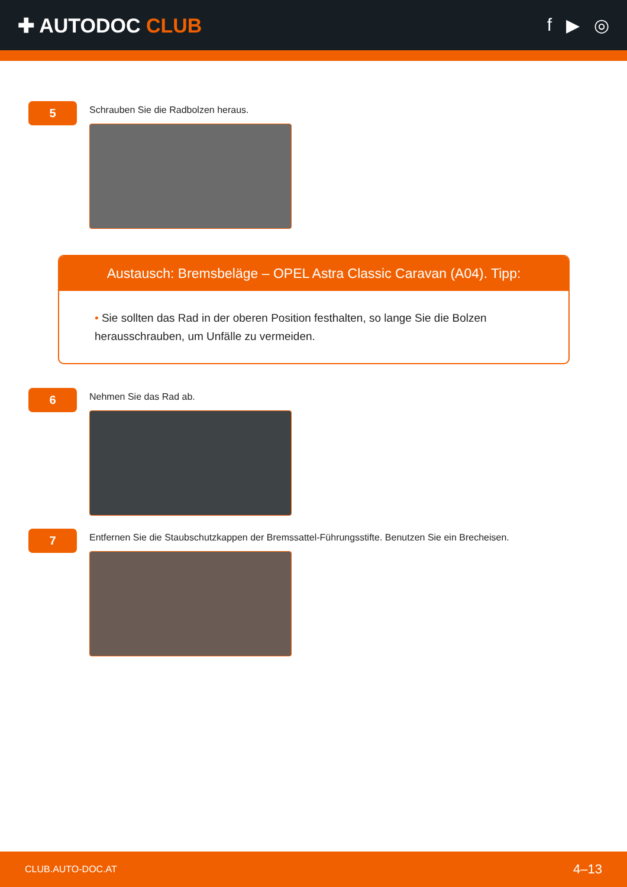✚ AUTODOC CLUB f ▶ ◎
5
Schrauben Sie die Radbolzen heraus.
Austausch: Bremsbeläge – OPEL Astra Classic Caravan (A04). Tipp:
• Sie sollten das Rad in der oberen Position festhalten, so lange Sie die Bolzen herausschrauben, um Unfälle zu vermeiden.
6
Nehmen Sie das Rad ab.
7
Entfernen Sie die Staubschutzkappen der Bremssattel-Führungsstifte. Benutzen Sie ein Brecheisen.
CLUB.AUTO-DOC.AT 4–13